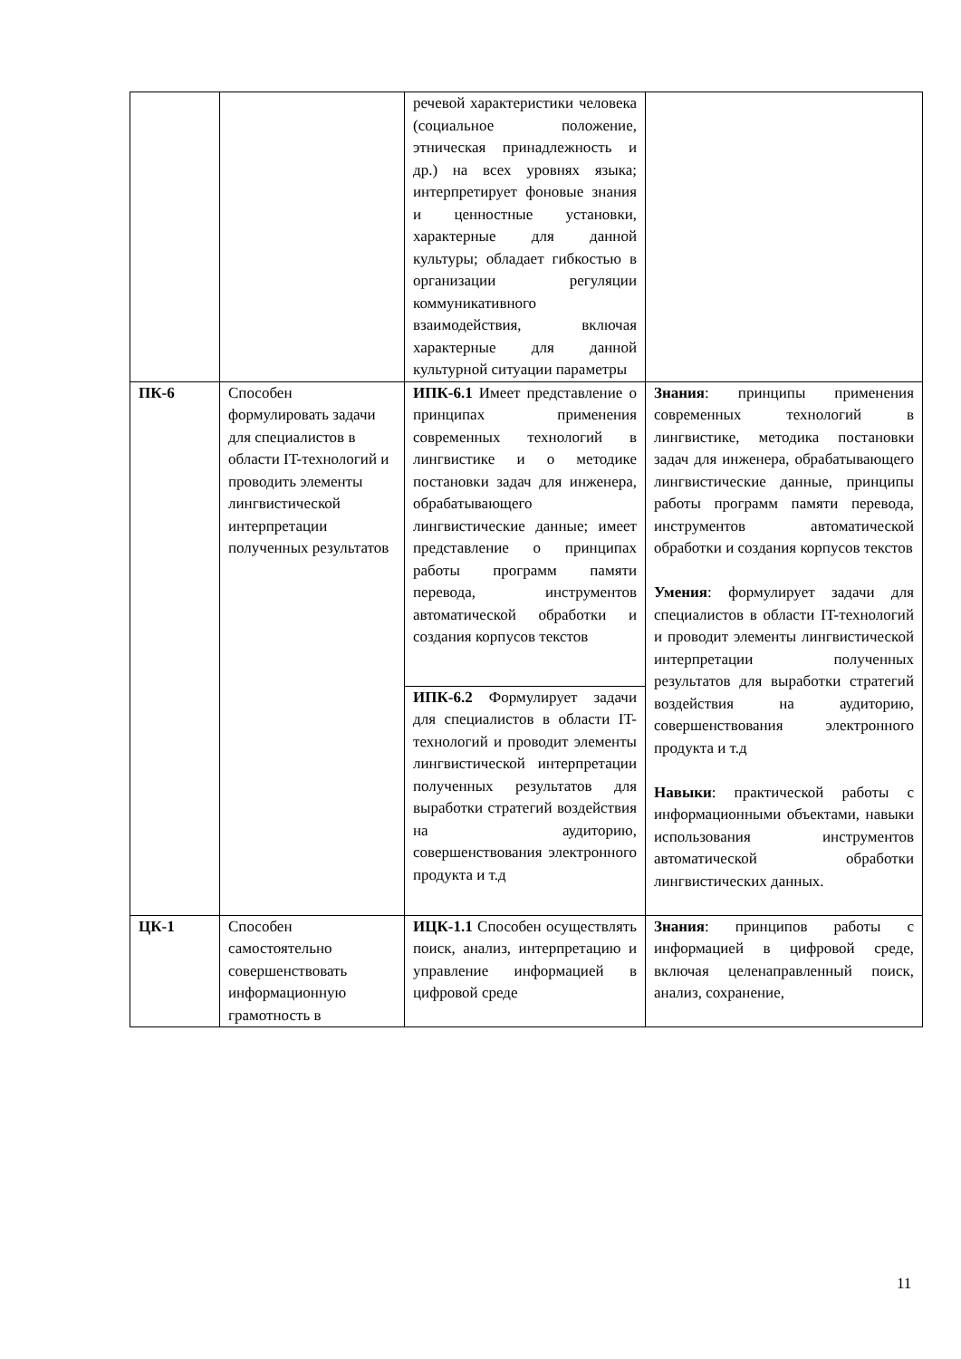| | | речевой характеристики человека (социальное положение, этническая принадлежность и др.) на всех уровнях языка; интерпретирует фоновые знания и ценностные установки, характерные для данной культуры; обладает гибкостью в организации регуляции коммуникативного взаимодействия, включая характерные для данной культурной ситуации параметры | |
| ПК-6 | Способен формулировать задачи для специалистов в области IT-технологий и проводить элементы лингвистической интерпретации полученных результатов | ИПК-6.1 Имеет представление о принципах применения современных технологий в лингвистике и о методике постановки задач для инженера, обрабатывающего лингвистические данные; имеет представление о принципах работы программ памяти перевода, инструментов автоматической обработки и создания корпусов текстов | Знания : принципы применения современных технологий в лингвистике, методика постановки задач для инженера, обрабатывающего лингвистические данные, принципы работы программ памяти перевода, инструментов автоматической обработки и создания корпусов текстов Умения : формулирует задачи для специалистов в области IT-технологий и проводит элементы лингвистической интерпретации полученных результатов для выработки стратегий воздействия на аудиторию, совершенствования электронного продукта и т.д Навыки : практической работы с информационными объектами, навыки использования инструментов автоматической обработки лингвистических данных. |
| | | ИПК-6.2 Формулирует задачи для специалистов в области IT-технологий и проводит элементы лингвистической интерпретации полученных результатов для выработки стратегий воздействия на аудиторию, совершенствования электронного продукта и т.д | |
| ЦК-1 | Способен самостоятельно совершенствовать информационную грамотность в | ИЦК-1.1 Способен осуществлять поиск, анализ, интерпретацию и управление информацией в цифровой среде | Знания : принципов работы с информацией в цифровой среде, включая целенаправленный поиск, анализ, сохранение, |
11